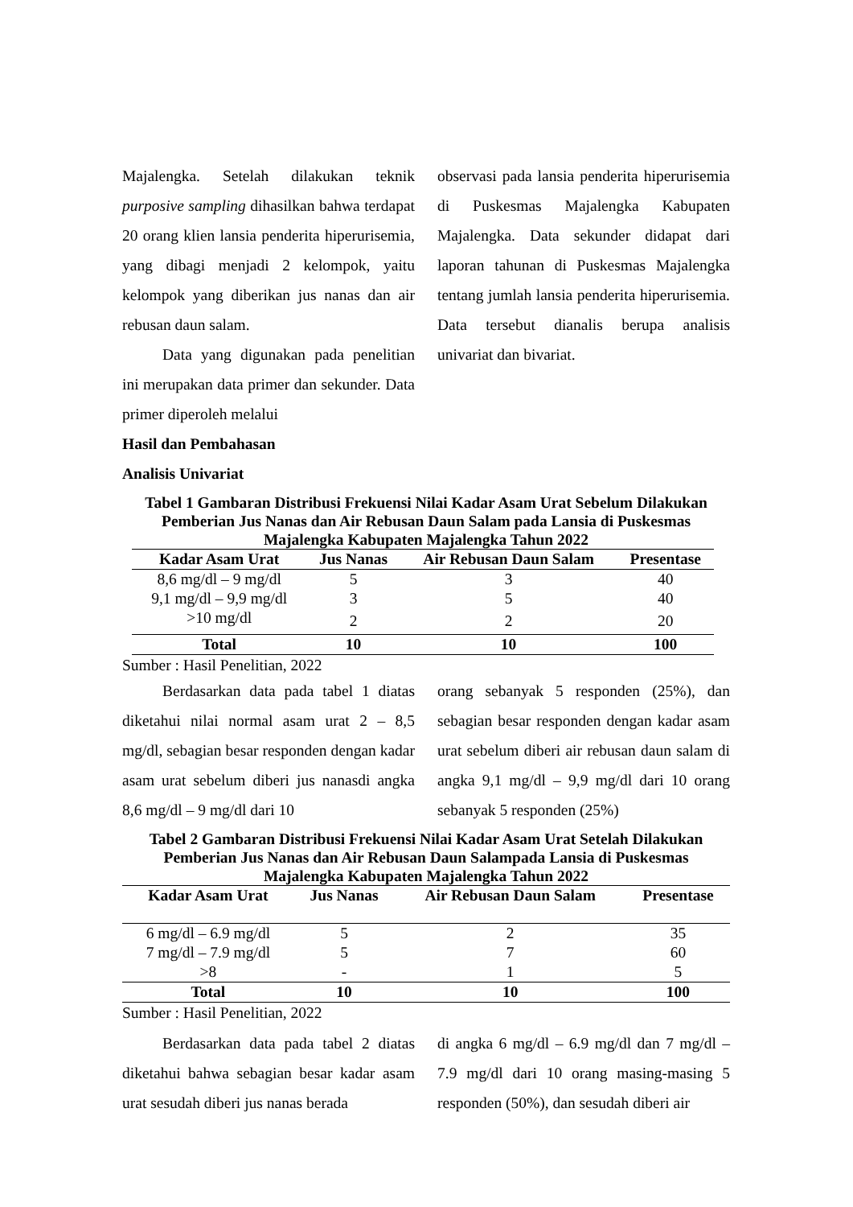Majalengka. Setelah dilakukan teknik purposive sampling dihasilkan bahwa terdapat 20 orang klien lansia penderita hiperurisemia, yang dibagi menjadi 2 kelompok, yaitu kelompok yang diberikan jus nanas dan air rebusan daun salam.
Data yang digunakan pada penelitian ini merupakan data primer dan sekunder. Data primer diperoleh melalui
observasi pada lansia penderita hiperurisemia di Puskesmas Majalengka Kabupaten Majalengka. Data sekunder didapat dari laporan tahunan di Puskesmas Majalengka tentang jumlah lansia penderita hiperurisemia. Data tersebut dianalis berupa analisis univariat dan bivariat.
Hasil dan Pembahasan
Analisis Univariat
Tabel 1 Gambaran Distribusi Frekuensi Nilai Kadar Asam Urat Sebelum Dilakukan Pemberian Jus Nanas dan Air Rebusan Daun Salam pada Lansia di Puskesmas Majalengka Kabupaten Majalengka Tahun 2022
| Kadar Asam Urat | Jus Nanas | Air Rebusan Daun Salam | Presentase |
| --- | --- | --- | --- |
| 8,6 mg/dl – 9 mg/dl | 5 | 3 | 40 |
| 9,1 mg/dl – 9,9 mg/dl | 3 | 5 | 40 |
| >10 mg/dl | 2 | 2 | 20 |
| Total | 10 | 10 | 100 |
Sumber : Hasil Penelitian, 2022
Berdasarkan data pada tabel 1 diatas diketahui nilai normal asam urat 2 – 8,5 mg/dl, sebagian besar responden dengan kadar asam urat sebelum diberi jus nanasdi angka 8,6 mg/dl – 9 mg/dl dari 10
orang sebanyak 5 responden (25%), dan sebagian besar responden dengan kadar asam urat sebelum diberi air rebusan daun salam di angka 9,1 mg/dl – 9,9 mg/dl dari 10 orang sebanyak 5 responden (25%)
Tabel 2 Gambaran Distribusi Frekuensi Nilai Kadar Asam Urat Setelah Dilakukan Pemberian Jus Nanas dan Air Rebusan Daun Salampada Lansia di Puskesmas Majalengka Kabupaten Majalengka Tahun 2022
| Kadar Asam Urat | Jus Nanas | Air Rebusan Daun Salam | Presentase |
| --- | --- | --- | --- |
| 6 mg/dl – 6.9 mg/dl | 5 | 2 | 35 |
| 7 mg/dl – 7.9 mg/dl | 5 | 7 | 60 |
| >8 | - | 1 | 5 |
| Total | 10 | 10 | 100 |
Sumber : Hasil Penelitian, 2022
Berdasarkan data pada tabel 2 diatas diketahui bahwa sebagian besar kadar asam urat sesudah diberi jus nanas berada
di angka 6 mg/dl – 6.9 mg/dl dan 7 mg/dl – 7.9 mg/dl dari 10 orang masing-masing 5 responden (50%), dan sesudah diberi air